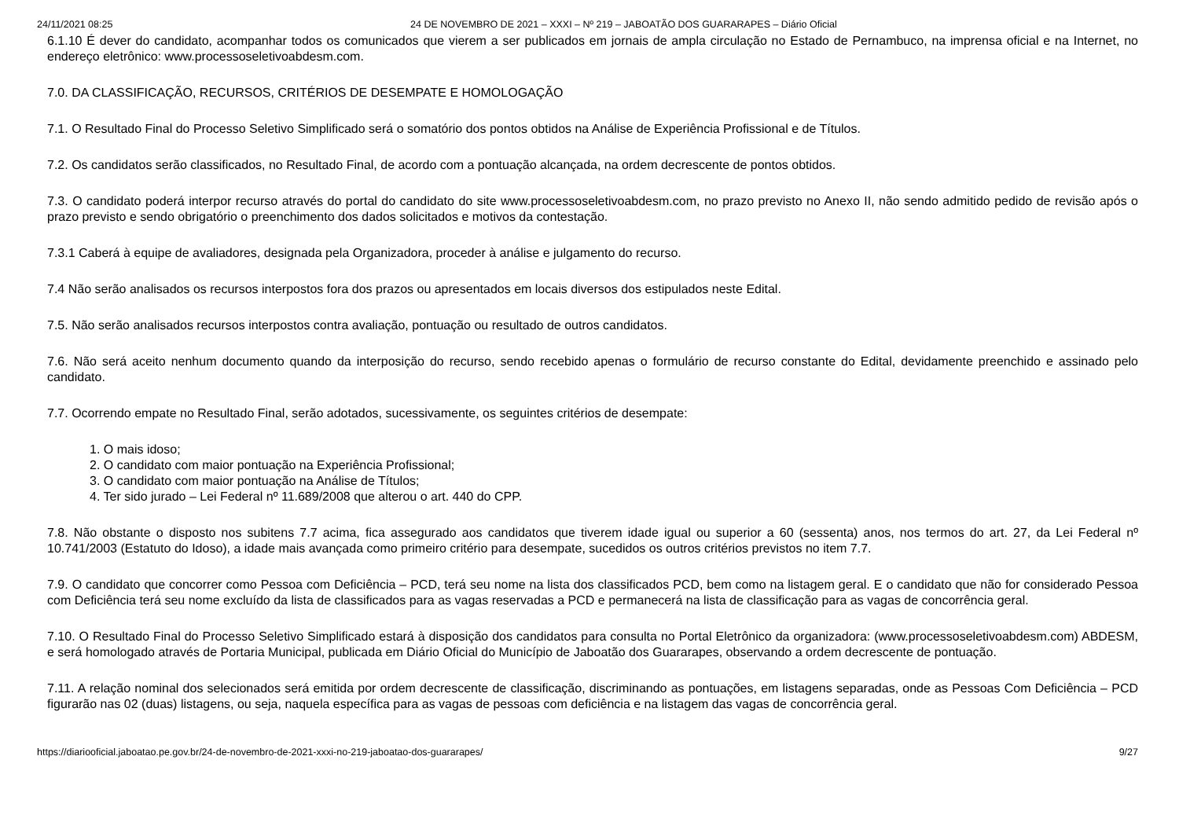24/11/2021 08:25 24 DE NOVEMBRO DE 2021 – XXXI – Nº 219 – JABOATÃO DOS GUARARAPES – Diário Oficial
6.1.10 É dever do candidato, acompanhar todos os comunicados que vierem a ser publicados em jornais de ampla circulação no Estado de Pernambuco, na imprensa oficial e na Internet, no endereço eletrônico: www.processoseletivoabdesm.com.
7.0. DA CLASSIFICAÇÃO, RECURSOS, CRITÉRIOS DE DESEMPATE E HOMOLOGAÇÃO
7.1. O Resultado Final do Processo Seletivo Simplificado será o somatório dos pontos obtidos na Análise de Experiência Profissional e de Títulos.
7.2. Os candidatos serão classificados, no Resultado Final, de acordo com a pontuação alcançada, na ordem decrescente de pontos obtidos.
7.3. O candidato poderá interpor recurso através do portal do candidato do site www.processoseletivoabdesm.com, no prazo previsto no Anexo II, não sendo admitido pedido de revisão após o prazo previsto e sendo obrigatório o preenchimento dos dados solicitados e motivos da contestação.
7.3.1 Caberá à equipe de avaliadores, designada pela Organizadora, proceder à análise e julgamento do recurso.
7.4 Não serão analisados os recursos interpostos fora dos prazos ou apresentados em locais diversos dos estipulados neste Edital.
7.5. Não serão analisados recursos interpostos contra avaliação, pontuação ou resultado de outros candidatos.
7.6. Não será aceito nenhum documento quando da interposição do recurso, sendo recebido apenas o formulário de recurso constante do Edital, devidamente preenchido e assinado pelo candidato.
7.7. Ocorrendo empate no Resultado Final, serão adotados, sucessivamente, os seguintes critérios de desempate:
1. O mais idoso;
2. O candidato com maior pontuação na Experiência Profissional;
3. O candidato com maior pontuação na Análise de Títulos;
4. Ter sido jurado – Lei Federal nº 11.689/2008 que alterou o art. 440 do CPP.
7.8. Não obstante o disposto nos subitens 7.7 acima, fica assegurado aos candidatos que tiverem idade igual ou superior a 60 (sessenta) anos, nos termos do art. 27, da Lei Federal nº 10.741/2003 (Estatuto do Idoso), a idade mais avançada como primeiro critério para desempate, sucedidos os outros critérios previstos no item 7.7.
7.9. O candidato que concorrer como Pessoa com Deficiência – PCD, terá seu nome na lista dos classificados PCD, bem como na listagem geral. E o candidato que não for considerado Pessoa com Deficiência terá seu nome excluído da lista de classificados para as vagas reservadas a PCD e permanecerá na lista de classificação para as vagas de concorrência geral.
7.10. O Resultado Final do Processo Seletivo Simplificado estará à disposição dos candidatos para consulta no Portal Eletrônico da organizadora: (www.processoseletivoabdesm.com) ABDESM, e será homologado através de Portaria Municipal, publicada em Diário Oficial do Município de Jaboatão dos Guararapes, observando a ordem decrescente de pontuação.
7.11. A relação nominal dos selecionados será emitida por ordem decrescente de classificação, discriminando as pontuações, em listagens separadas, onde as Pessoas Com Deficiência – PCD figurarão nas 02 (duas) listagens, ou seja, naquela específica para as vagas de pessoas com deficiência e na listagem das vagas de concorrência geral.
https://diariooficial.jaboatao.pe.gov.br/24-de-novembro-de-2021-xxxi-no-219-jaboatao-dos-guararapes/ 9/27